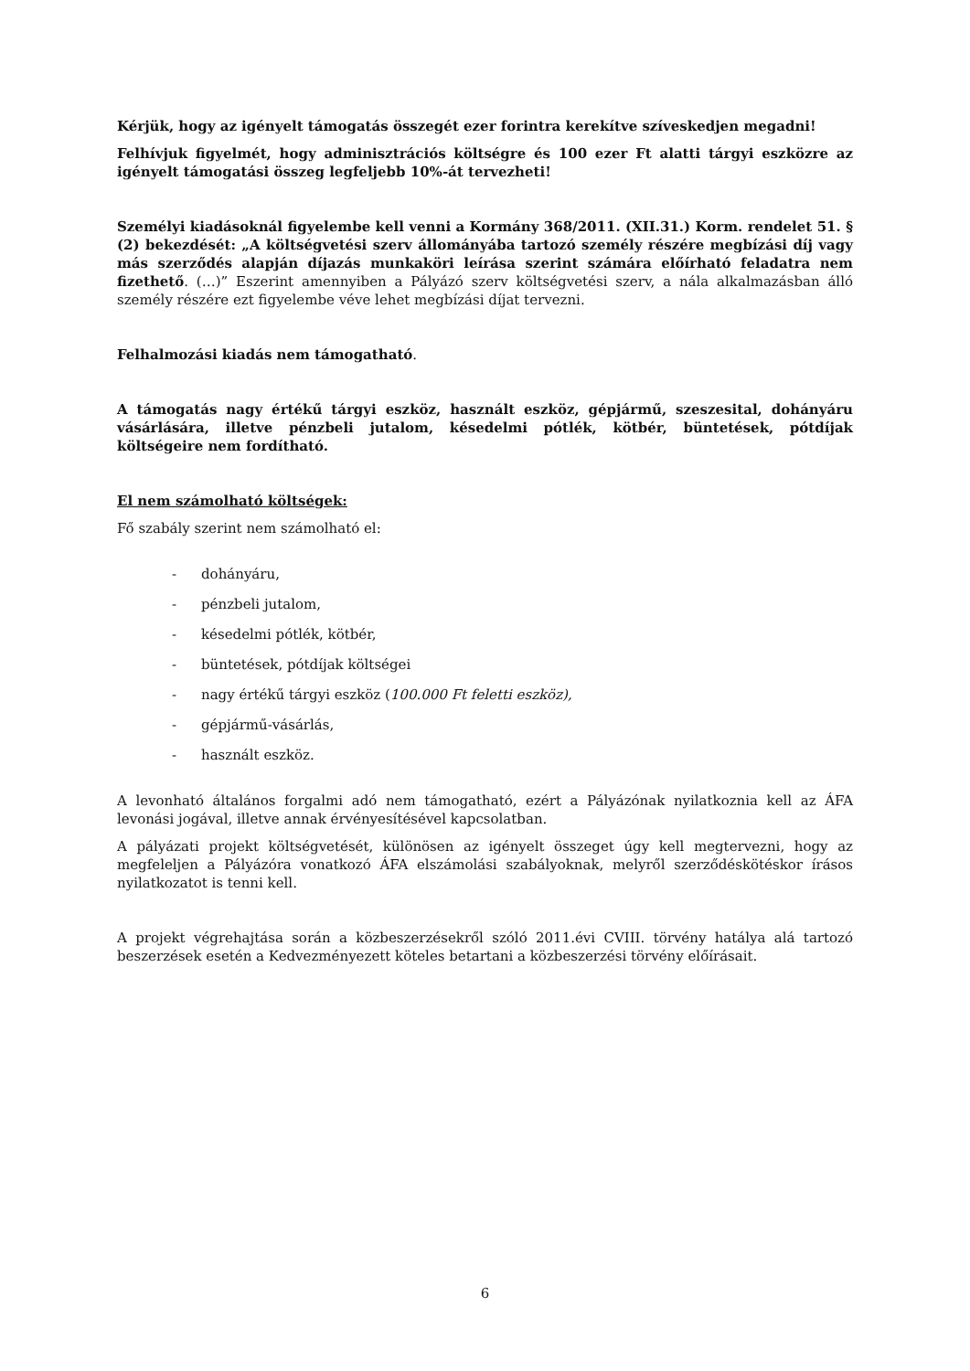Kérjük, hogy az igényelt támogatás összegét ezer forintra kerekítve szíveskedjen megadni!
Felhívjuk figyelmét, hogy adminisztrációs költségre és 100 ezer Ft alatti tárgyi eszközre az igényelt támogatási összeg legfeljebb 10%-át tervezheti!
Személyi kiadásoknál figyelembe kell venni a Kormány 368/2011. (XII.31.) Korm. rendelet 51. § (2) bekezdését: „A költségvetési szerv állományába tartozó személy részére megbízási díj vagy más szerződés alapján díjazás munkaköri leírása szerint számára előírható feladatra nem fizethető. (…)” Eszerint amennyiben a Pályázó szerv költségvetési szerv, a nála alkalmazásban álló személy részére ezt figyelembe véve lehet megbízási díjat tervezni.
Felhalmozási kiadás nem támogatható.
A támogatás nagy értékű tárgyi eszköz, használt eszköz, gépjármű, szeszesital, dohányáru vásárlására, illetve pénzbeli jutalom, késedelmi pótlék, kötbér, büntetések, pótdíjak költségeire nem fordítható.
El nem számolható költségek:
Fő szabály szerint nem számolható el:
- dohányáru,
- pénzbeli jutalom,
- késedelmi pótlék, kötbér,
- büntetések, pótdíjak költségei
- nagy értékű tárgyi eszköz (100.000 Ft feletti eszköz),
- gépjármű-vásárlás,
- használt eszköz.
A levonható általános forgalmi adó nem támogatható, ezért a Pályázónak nyilatkoznia kell az ÁFA levonási jogával, illetve annak érvényesítésével kapcsolatban.
A pályázati projekt költségvetését, különösen az igényelt összeget úgy kell megtervezni, hogy az megfeleljen a Pályázóra vonatkozó ÁFA elszámolási szabályoknak, melyről szerződéskötéskor írásos nyilatkozatot is tenni kell.
A projekt végrehajtása során a közbeszerzésekről szóló 2011.évi CVIII. törvény hatálya alá tartozó beszerzések esetén a Kedvezményezett köteles betartani a közbeszerzési törvény előírásait.
6